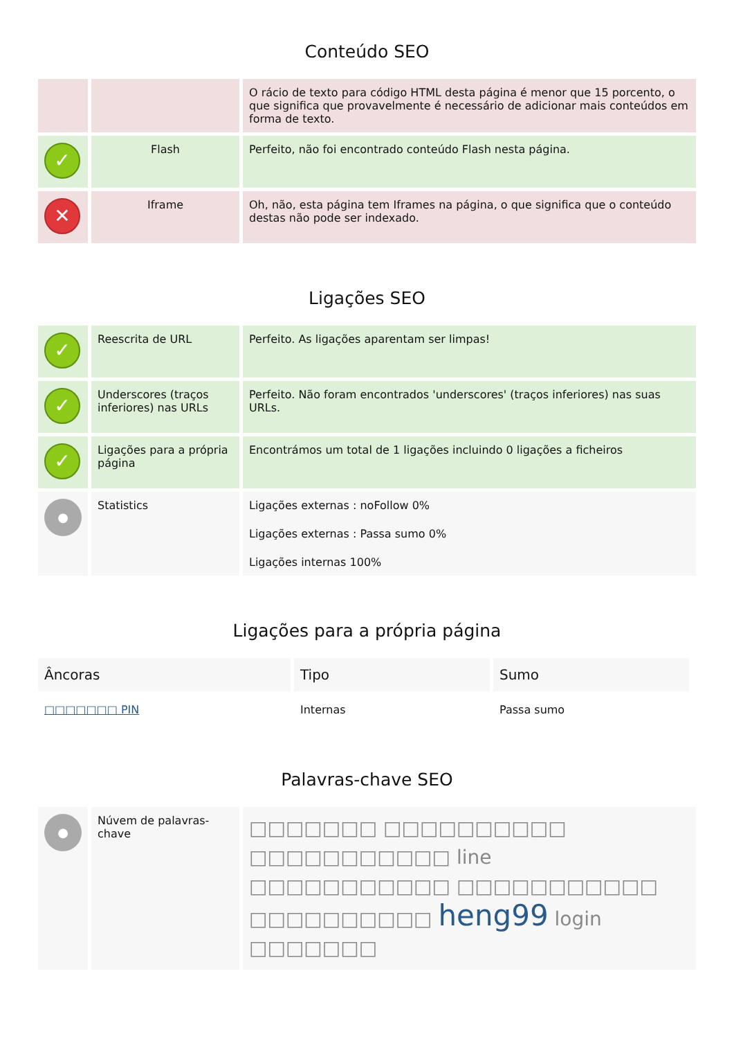Conteúdo SEO
| | | O rácio de texto para código HTML desta página é menor que 15 porcento, o que significa que provavelmente é necessário de adicionar mais conteúdos em forma de texto. |
| ✓ | Flash | Perfeito, não foi encontrado conteúdo Flash nesta página. |
| ✕ | Iframe | Oh, não, esta página tem Iframes na página, o que significa que o conteúdo destas não pode ser indexado. |
Ligações SEO
| ✓ | Reescrita de URL | Perfeito. As ligações aparentam ser limpas! |
| ✓ | Underscores (traços inferiores) nas URLs | Perfeito. Não foram encontrados 'underscores' (traços inferiores) nas suas URLs. |
| ✓ | Ligações para a própria página | Encontrámos um total de 1 ligações incluindo 0 ligações a ficheiros |
| ● | Statistics | Ligações externas : noFollow 0% Ligações externas : Passa sumo 0% Ligações internas 100% |
Ligações para a própria página
| Âncoras | Tipo | Sumo |
| --- | --- | --- |
| □□□□□□□ PIN | Internas | Passa sumo |
Palavras-chave SEO
| ● | Núvem de palavras-chave | □□□□□□□ □□□□□□□□□□ □□□□□□□□□□□ line □□□□□□□□□□□ □□□□□□□□□□□ □□□□□□□□□□ heng99 login □□□□□□□ |